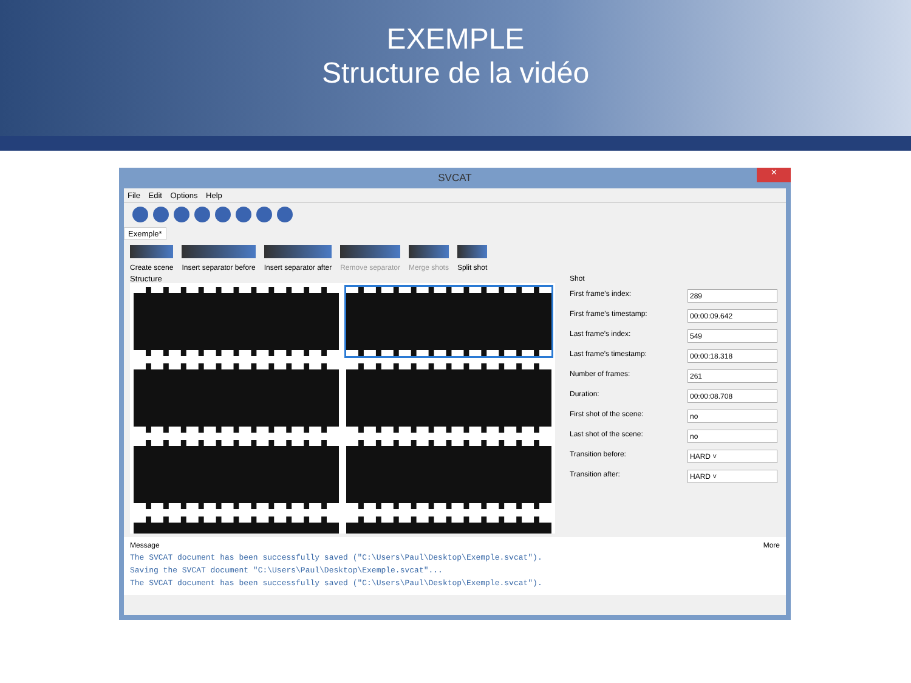EXEMPLE
Structure de la vidéo
SVCAT
✕
File Edit Options Help
Exemple*
Create scene Insert separator before Insert separator after Remove separator Merge shots Split shot
Structure Shot
First frame's index: 289
First frame's timestamp: 00:00:09.642
Last frame's index: 549
Last frame's timestamp: 00:00:18.318
Number of frames: 261
Duration: 00:00:08.708
First shot of the scene: no
Last shot of the scene: no
Transition before: HARD ˅
Transition after: HARD ˅
Message More
The SVCAT document has been successfully saved ("C:\Users\Paul\Desktop\Exemple.svcat").
Saving the SVCAT document "C:\Users\Paul\Desktop\Exemple.svcat"...
The SVCAT document has been successfully saved ("C:\Users\Paul\Desktop\Exemple.svcat").